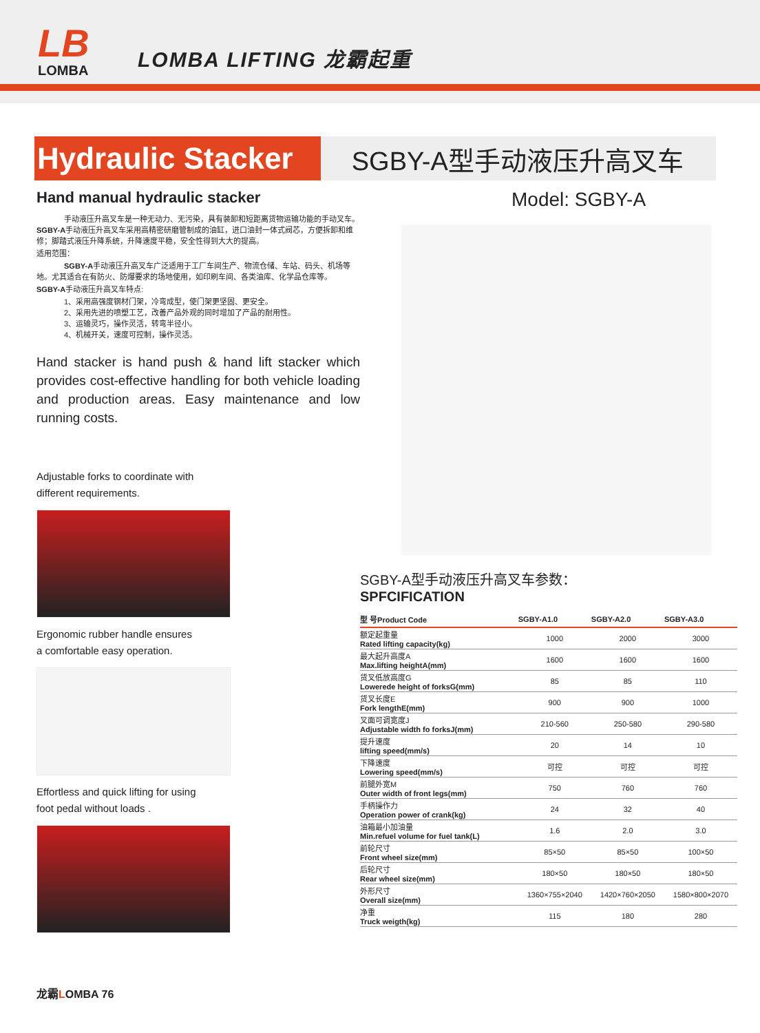LB
LOMBA
LOMBA LIFTING 龙霸起重
Hydraulic Stacker
SGBY-A型手动液压升高叉车
Hand manual hydraulic stacker
手动液压升高叉车是一种无动力、无污染，具有装卸和短距离货物运输功能的手动叉车。
SGBY-A手动液压升高叉车采用高精密研磨管制成的油缸，进口油封一体式阀芯，方便拆卸和维修；脚踏式液压升降系统，升降速度平稳，安全性得到大大的提高。
适用范围：
SGBY-A手动液压升高叉车广泛适用于工厂车间生产、物流仓储、车站、码头、机场等地。尤其适合在有防火、防爆要求的场地使用，如印刷车间、各类油库、化学品仓库等。
SGBY-A手动液压升高叉车特点:
1、采用高强度钢材门架，冷弯成型，使门架更坚固、更安全。
2、采用先进的喷塑工艺，改善产品外观的同时增加了产品的耐用性。
3、运输灵巧，操作灵活，转弯半径小。
4、机械开关，速度可控制，操作灵活。
Hand stacker is hand push & hand lift stacker which provides cost-effective handling for both vehicle loading and production areas. Easy maintenance and low running costs.
Adjustable forks to coordinate with
different requirements.
Ergonomic rubber handle ensures
a comfortable easy operation.
Effortless and quick lifting for using
foot pedal without loads .
Model: SGBY-A
SGBY-A型手动液压升高叉车参数：
SPFCIFICATION
| 型 号Product Code | SGBY-A1.0 | SGBY-A2.0 | SGBY-A3.0 |
| --- | --- | --- | --- |
| 额定起重量 Rated lifting capacity(kg) | 1000 | 2000 | 3000 |
| 最大起升高度A Max.lifting heightA(mm) | 1600 | 1600 | 1600 |
| 货叉低放高度G Lowerede height of forksG(mm) | 85 | 85 | 110 |
| 货叉长度E Fork lengthE(mm) | 900 | 900 | 1000 |
| 叉面可调宽度J Adjustable width fo forksJ(mm) | 210-560 | 250-580 | 290-580 |
| 提升速度 lifting speed(mm/s) | 20 | 14 | 10 |
| 下降速度 Lowering speed(mm/s) | 可控 | 可控 | 可控 |
| 前腿外宽M Outer width of front legs(mm) | 750 | 760 | 760 |
| 手柄操作力 Operation power of crank(kg) | 24 | 32 | 40 |
| 油箱最小加油量 Min.refuel volume for fuel tank(L) | 1.6 | 2.0 | 3.0 |
| 前轮尺寸 Front wheel size(mm) | 85×50 | 85×50 | 100×50 |
| 后轮尺寸 Rear wheel size(mm) | 180×50 | 180×50 | 180×50 |
| 外形尺寸 Overall size(mm) | 1360×755×2040 | 1420×760×2050 | 1580×800×2070 |
| 净重 Truck weigth(kg) | 115 | 180 | 280 |
龙霸LOMBA 76